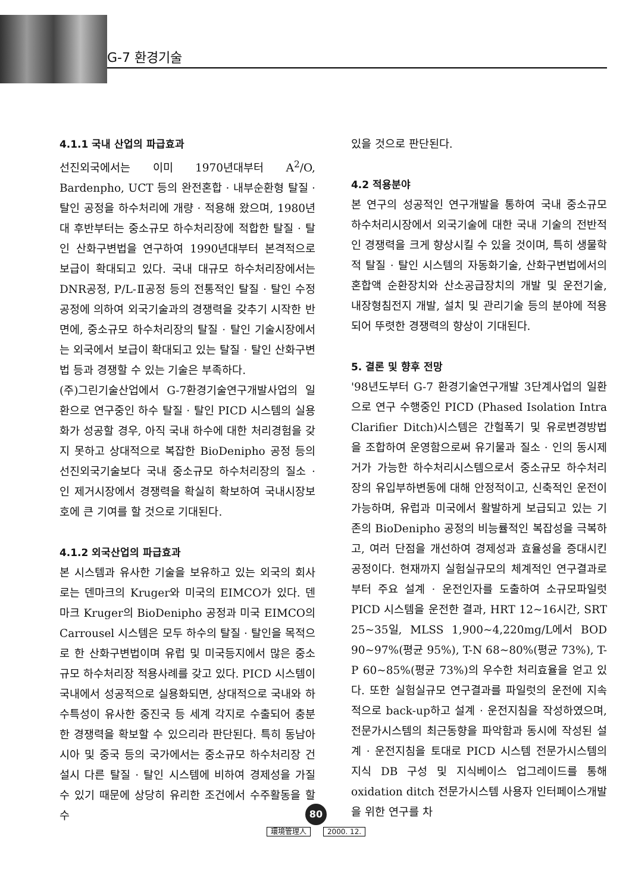G-7 환경기술
4.1.1 국내 산업의 파급효과
선진외국에서는 이미 1970년대부터 A<sup>2</sup>/O, Bardenpho, UCT 등의 완전혼합 · 내부순환형 탈질 · 탈인 공정을 하수처리에 개량 · 적용해 왔으며, 1980년대 후반부터는 중소규모 하수처리장에 적합한 탈질 · 탈인 산화구변법을 연구하여 1990년대부터 본격적으로 보급이 확대되고 있다. 국내 대규모 하수처리장에서는 DNR공정, P/L-Ⅱ공정 등의 전통적인 탈질 · 탈인 수정공정에 의하여 외국기술과의 경쟁력을 갖추기 시작한 반면에, 중소규모 하수처리장의 탈질 · 탈인 기술시장에서는 외국에서 보급이 확대되고 있는 탈질 · 탈인 산화구변법 등과 경쟁할 수 있는 기술은 부족하다.
(주)그린기술산업에서 G-7환경기술연구개발사업의 일환으로 연구중인 하수 탈질 · 탈인 PICD 시스템의 실용화가 성공할 경우, 아직 국내 하수에 대한 처리경험을 갖지 못하고 상대적으로 복잡한 BioDenipho 공정 등의 선진외국기술보다 국내 중소규모 하수처리장의 질소 · 인 제거시장에서 경쟁력을 확실히 확보하여 국내시장보호에 큰 기여를 할 것으로 기대된다.
4.1.2 외국산업의 파급효과
본 시스템과 유사한 기술을 보유하고 있는 외국의 회사로는 덴마크의 Kruger와 미국의 EIMCO가 있다. 덴마크 Kruger의 BioDenipho 공정과 미국 EIMCO의 Carrousel 시스템은 모두 하수의 탈질 · 탈인을 목적으로 한 산화구변법이며 유럽 및 미국등지에서 많은 중소규모 하수처리장 적용사례를 갖고 있다. PICD 시스템이 국내에서 성공적으로 실용화되면, 상대적으로 국내와 하수특성이 유사한 중진국 등 세계 각지로 수출되어 충분한 경쟁력을 확보할 수 있으리라 판단된다. 특히 동남아시아 및 중국 등의 국가에서는 중소규모 하수처리장 건설시 다른 탈질 · 탈인 시스템에 비하여 경제성을 가질 수 있기 때문에 상당히 유리한 조건에서 수주활동을 할 수
있을 것으로 판단된다.
4.2 적용분야
본 연구의 성공적인 연구개발을 통하여 국내 중소규모 하수처리시장에서 외국기술에 대한 국내 기술의 전반적인 경쟁력을 크게 향상시킬 수 있을 것이며, 특히 생물학적 탈질 · 탈인 시스템의 자동화기술, 산화구변법에서의 혼합액 순환장치와 산소공급장치의 개발 및 운전기술, 내장형침전지 개발, 설치 및 관리기술 등의 분야에 적용되어 뚜렷한 경쟁력의 향상이 기대된다.
5. 결론 및 향후 전망
'98년도부터 G-7 환경기술연구개발 3단계사업의 일환으로 연구 수행중인 PICD (Phased Isolation Intra Clarifier Ditch)시스템은 간헐폭기 및 유로변경방법을 조합하여 운영함으로써 유기물과 질소 · 인의 동시제거가 가능한 하수처리시스템으로서 중소규모 하수처리장의 유입부하변동에 대해 안정적이고, 신축적인 운전이 가능하며, 유럽과 미국에서 활발하게 보급되고 있는 기존의 BioDenipho 공정의 비능률적인 복잡성을 극복하고, 여러 단점을 개선하여 경제성과 효율성을 증대시킨 공정이다. 현재까지 실험실규모의 체계적인 연구결과로부터 주요 설계 · 운전인자를 도출하여 소규모파일럿 PICD 시스템을 운전한 결과, HRT 12~16시간, SRT 25~35일, MLSS 1,900~4,220mg/L에서 BOD 90~97%(평균 95%), T-N 68~80%(평균 73%), T-P 60~85%(평균 73%)의 우수한 처리효율을 얻고 있다. 또한 실험실규모 연구결과를 파일럿의 운전에 지속적으로 back-up하고 설계 · 운전지침을 작성하였으며, 전문가시스템의 최근동향을 파악함과 동시에 작성된 설계 · 운전지침을 토대로 PICD 시스템 전문가시스템의 지식 DB 구성 및 지식베이스 업그레이드를 통해 oxidation ditch 전문가시스템 사용자 인터페이스개발을 위한 연구를 차
80
環境管理人 2000. 12.